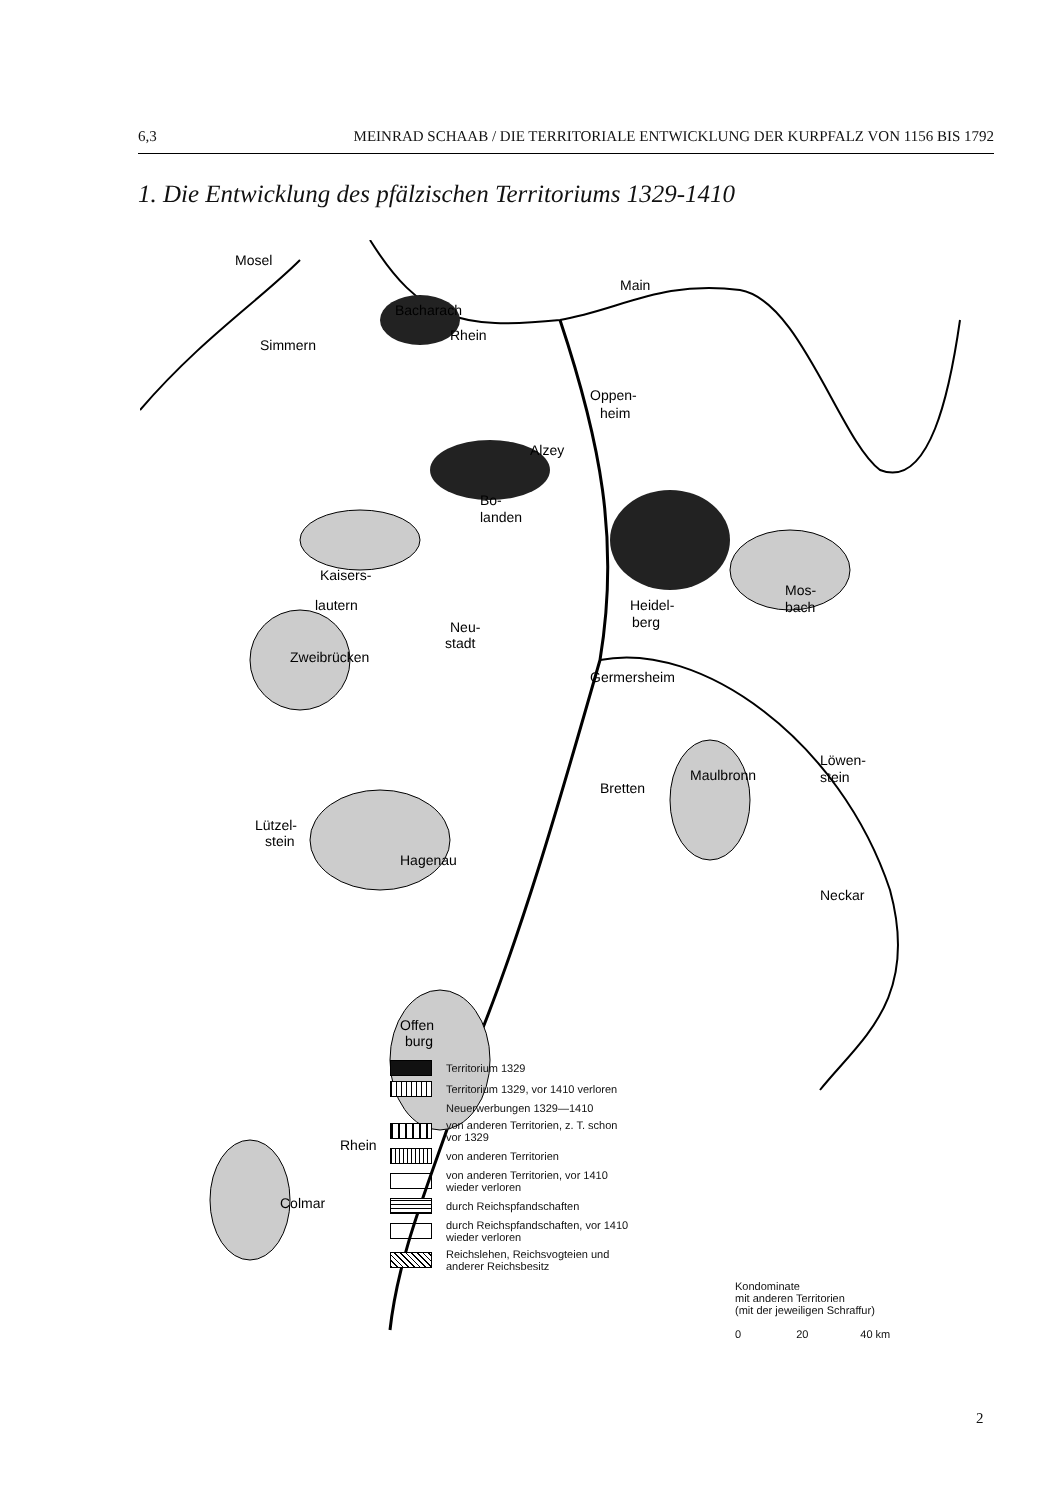6,3 MEINRAD SCHAAB / DIE TERRITORIALE ENTWICKLUNG DER KURPFALZ VON 1156 BIS 1792
1. Die Entwicklung des pfälzischen Territoriums 1329-1410
Simmern
Bacharach
Oppen-
heim
Alzey
Bo-
landen
Kaisers-
lautern
Zweibrücken
Neu-
stadt
Heidel-
berg
Mos-
bach
Germersheim
Maulbronn
Bretten
Löwen-
stein
Lützel-
stein
Hagenau
Offen
burg
Colmar
Mosel
Rhein
Main
Neckar
Rhein
Territorium 1329
Territorium 1329, vor 1410 verloren
Neuerwerbungen 1329—1410
von anderen Territorien, z. T. schon
vor 1329
von anderen Territorien
von anderen Territorien, vor 1410
wieder verloren
durch Reichspfandschaften
durch Reichspfandschaften, vor 1410
wieder verloren
Reichslehen, Reichsvogteien und
anderer Reichsbesitz
Kondominate
mit anderen Territorien
(mit der jeweiligen Schraffur)
0 20 40 km
2